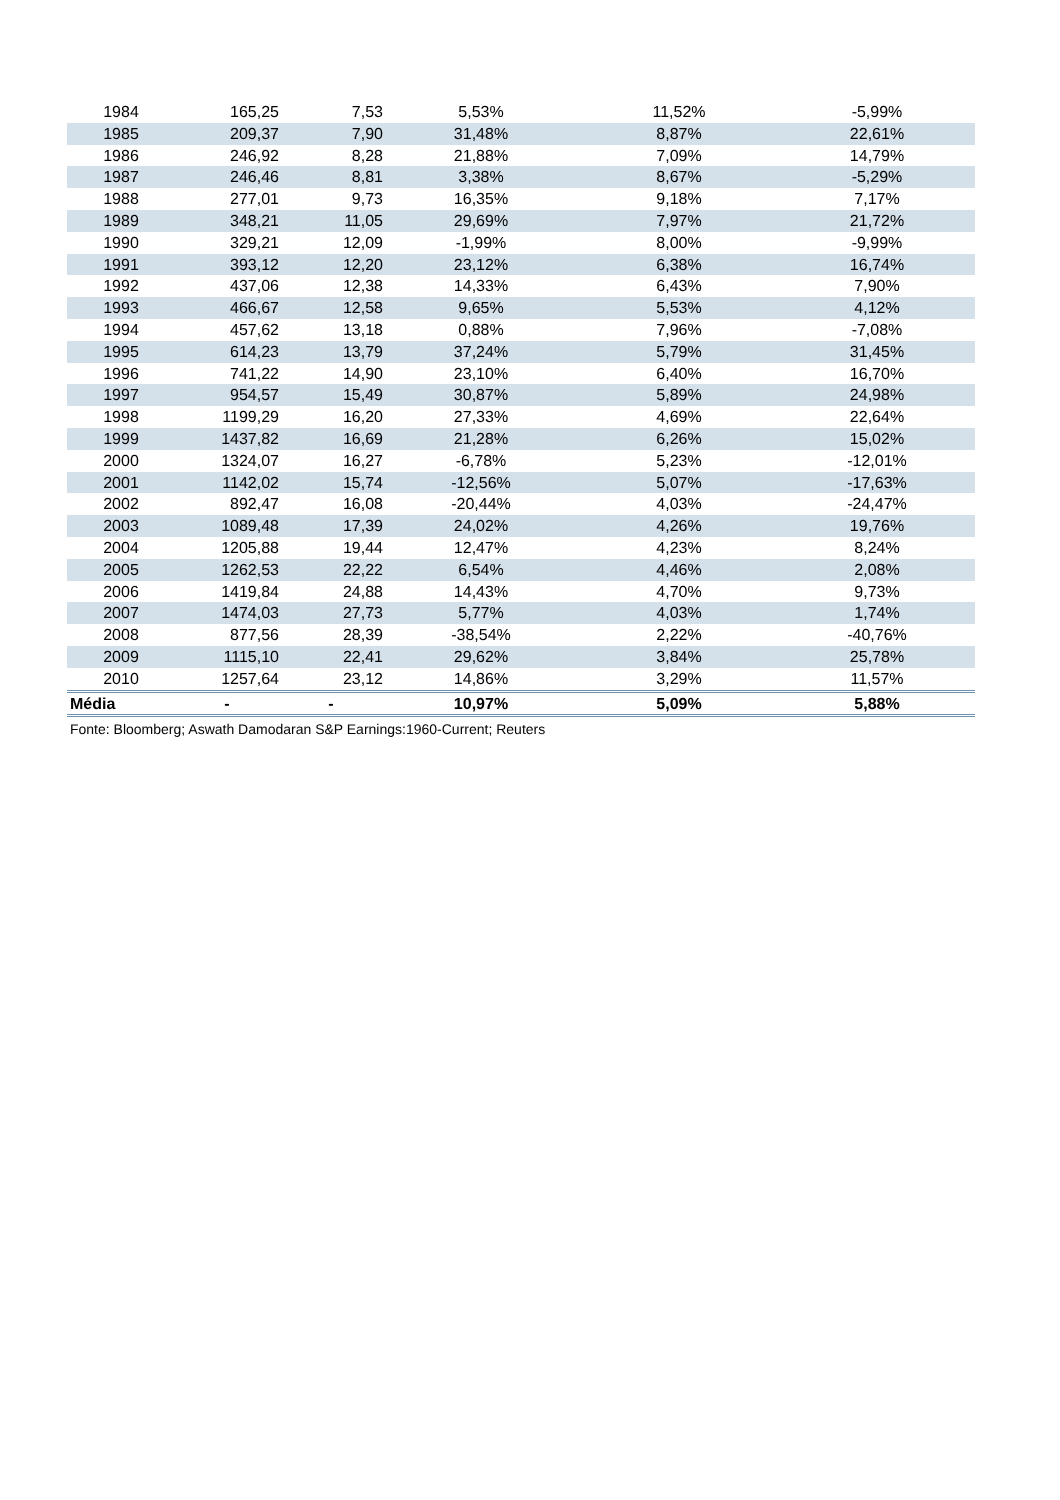| 1984 | 165,25 | 7,53 | 5,53% | 11,52% | -5,99% |
| 1985 | 209,37 | 7,90 | 31,48% | 8,87% | 22,61% |
| 1986 | 246,92 | 8,28 | 21,88% | 7,09% | 14,79% |
| 1987 | 246,46 | 8,81 | 3,38% | 8,67% | -5,29% |
| 1988 | 277,01 | 9,73 | 16,35% | 9,18% | 7,17% |
| 1989 | 348,21 | 11,05 | 29,69% | 7,97% | 21,72% |
| 1990 | 329,21 | 12,09 | -1,99% | 8,00% | -9,99% |
| 1991 | 393,12 | 12,20 | 23,12% | 6,38% | 16,74% |
| 1992 | 437,06 | 12,38 | 14,33% | 6,43% | 7,90% |
| 1993 | 466,67 | 12,58 | 9,65% | 5,53% | 4,12% |
| 1994 | 457,62 | 13,18 | 0,88% | 7,96% | -7,08% |
| 1995 | 614,23 | 13,79 | 37,24% | 5,79% | 31,45% |
| 1996 | 741,22 | 14,90 | 23,10% | 6,40% | 16,70% |
| 1997 | 954,57 | 15,49 | 30,87% | 5,89% | 24,98% |
| 1998 | 1199,29 | 16,20 | 27,33% | 4,69% | 22,64% |
| 1999 | 1437,82 | 16,69 | 21,28% | 6,26% | 15,02% |
| 2000 | 1324,07 | 16,27 | -6,78% | 5,23% | -12,01% |
| 2001 | 1142,02 | 15,74 | -12,56% | 5,07% | -17,63% |
| 2002 | 892,47 | 16,08 | -20,44% | 4,03% | -24,47% |
| 2003 | 1089,48 | 17,39 | 24,02% | 4,26% | 19,76% |
| 2004 | 1205,88 | 19,44 | 12,47% | 4,23% | 8,24% |
| 2005 | 1262,53 | 22,22 | 6,54% | 4,46% | 2,08% |
| 2006 | 1419,84 | 24,88 | 14,43% | 4,70% | 9,73% |
| 2007 | 1474,03 | 27,73 | 5,77% | 4,03% | 1,74% |
| 2008 | 877,56 | 28,39 | -38,54% | 2,22% | -40,76% |
| 2009 | 1115,10 | 22,41 | 29,62% | 3,84% | 25,78% |
| 2010 | 1257,64 | 23,12 | 14,86% | 3,29% | 11,57% |
| Média | - | - | 10,97% | 5,09% | 5,88% |
Fonte: Bloomberg; Aswath Damodaran S&P Earnings:1960-Current; Reuters